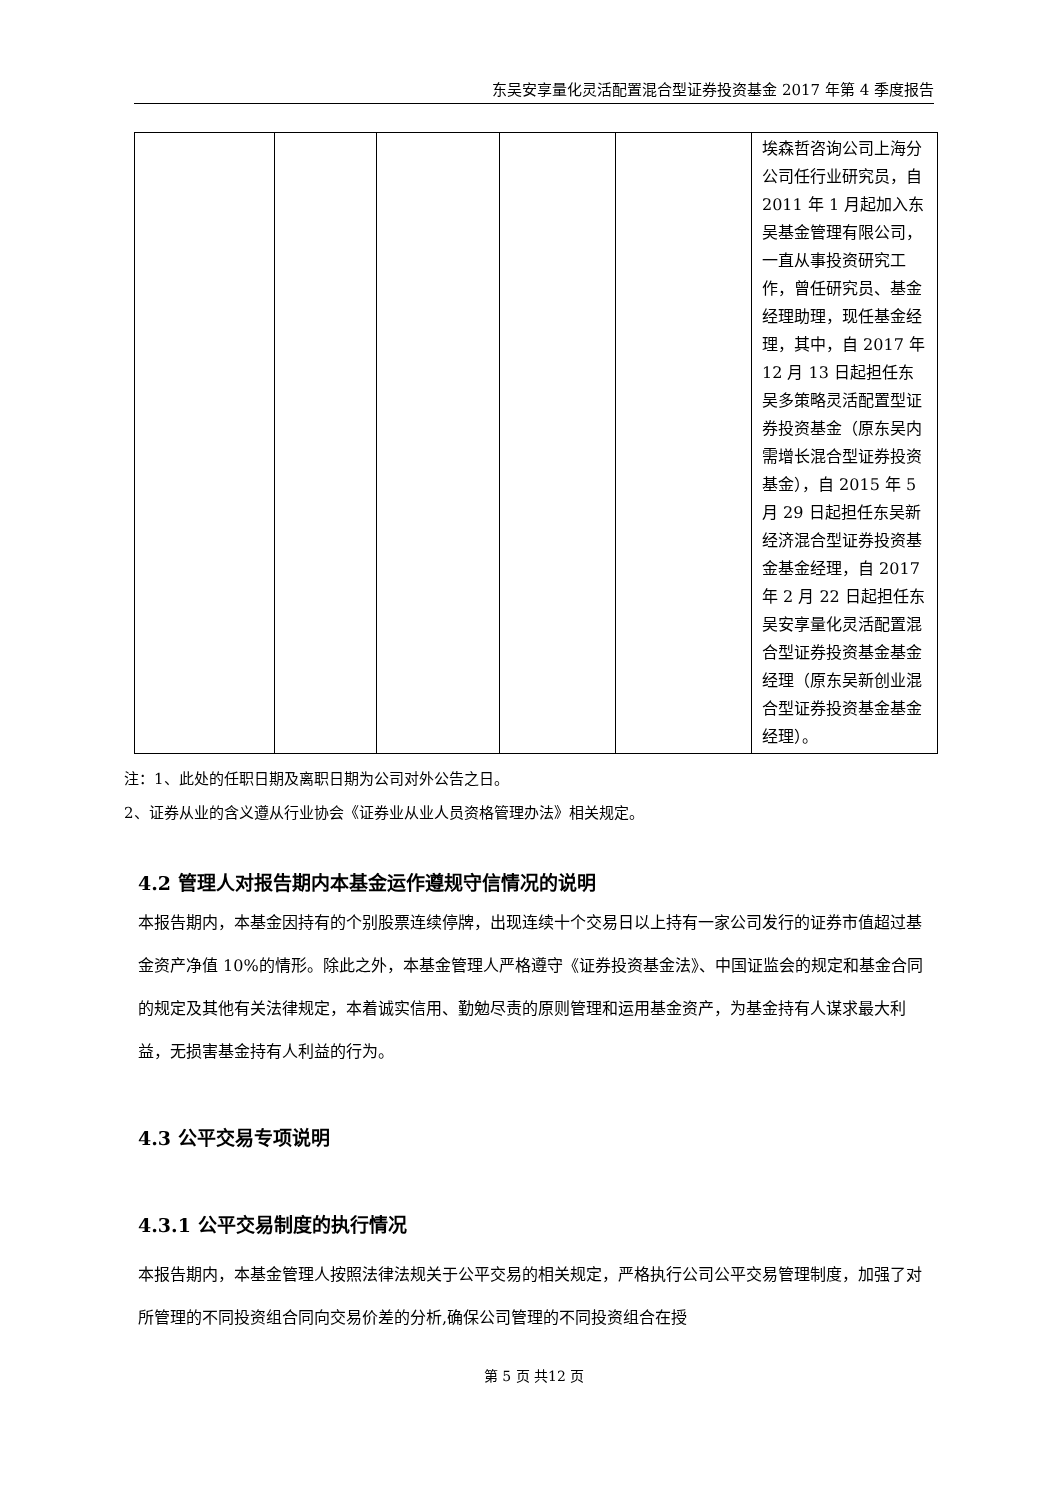东吴安享量化灵活配置混合型证券投资基金 2017 年第 4 季度报告
| | | | | | 埃森哲咨询公司上海分公司任行业研究员，自 2011 年 1 月起加入东吴基金管理有限公司，一直从事投资研究工作，曾任研究员、基金经理助理，现任基金经理，其中，自 2017 年 12 月 13 日起担任东吴多策略灵活配置型证券投资基金（原东吴内需增长混合型证券投资基金），自 2015 年 5 月 29 日起担任东吴新经济混合型证券投资基金基金经理，自 2017 年 2 月 22 日起担任东吴安享量化灵活配置混合型证券投资基金基金经理（原东吴新创业混合型证券投资基金基金经理）。 |
注：1、此处的任职日期及离职日期为公司对外公告之日。
2、证券从业的含义遵从行业协会《证券业从业人员资格管理办法》相关规定。
4.2 管理人对报告期内本基金运作遵规守信情况的说明
本报告期内，本基金因持有的个别股票连续停牌，出现连续十个交易日以上持有一家公司发行的证券市值超过基金资产净值 10%的情形。除此之外，本基金管理人严格遵守《证券投资基金法》、中国证监会的规定和基金合同的规定及其他有关法律规定，本着诚实信用、勤勉尽责的原则管理和运用基金资产，为基金持有人谋求最大利益，无损害基金持有人利益的行为。
4.3 公平交易专项说明
4.3.1 公平交易制度的执行情况
本报告期内，本基金管理人按照法律法规关于公平交易的相关规定，严格执行公司公平交易管理制度，加强了对所管理的不同投资组合同向交易价差的分析,确保公司管理的不同投资组合在授
第 5 页 共12 页